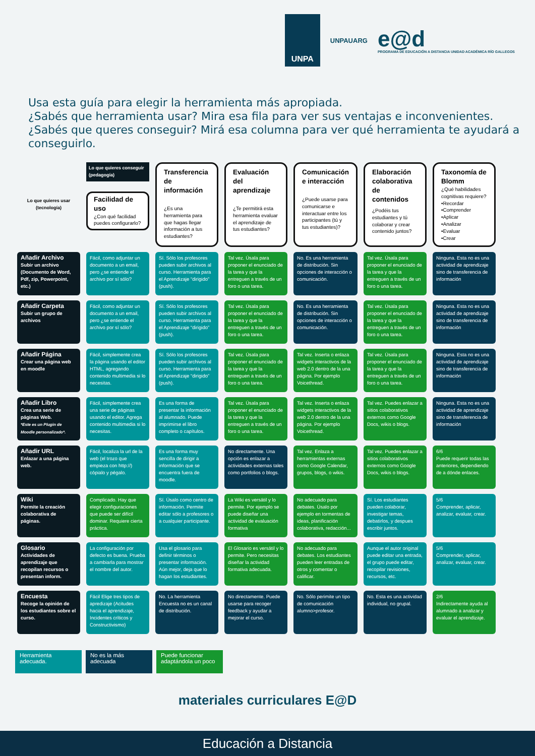UNPA
UNPAUARG
e@d
PROGRAMA DE EDUCACIÓN A DISTANCIA UNIDAD ACADÉMICA RÍO GALLEGOS
Usa esta guía para elegir la herramienta más apropiada.
¿Sabés que herramienta usar? Mira esa fila para ver sus ventajas e inconvenientes.
¿Sabés que queres conseguir? Mirá esa columna para ver qué herramienta te ayudará a conseguirlo.
| Lo que quieres usar (tecnología) | Lo que quieres conseguir (pedagogía) Facilidad de uso ¿Con qué facilidad puedes configurarlo? | Transferencia de información ¿Es una herramienta para que hagas llegar información a tus estudiantes? | Evaluación del aprendizaje ¿Te permitirá esta herramienta evaluar el aprendizaje de tus estudiantes? | Comunicación e interacción ¿Puede usarse para comunicarse e interactuar entre los participantes (tú y tus estudiantes)? | Elaboración colaborativa de contenidos ¿Podéis tus estudiantes y tú colaborar y crear contenido juntos? | Taxonomía de Blomm ¿Qué habilidades cognitivas requiere? •Recordar •Comprender •Aplicar •Analizar •Evaluar •Crear |
| --- | --- | --- | --- | --- | --- | --- |
| Añadir Archivo Subir un archivo (Documento de Word, Pdf, zip, Powerpoint, etc.) | Fácil, como adjuntar un documento a un email, pero ¿se entiende el archivo por sí sólo? | Sí. Sólo los profesores pueden subir archivos al curso. Herramienta para el Aprendizaje “dirigido” (push). | Tal vez. Úsala para proponer el enunciado de la tarea y que la entreguen a través de un foro o una tarea. | No. Es una herramienta de distribución. Sin opciones de interacción o comunicación. | Tal vez. Úsala para proponer el enunciado de la tarea y que la entreguen a través de un foro o una tarea. | Ninguna. Esta no es una actividad de aprendizaje sino de transferencia de información |
| Añadir Carpeta Subir un grupo de archivos | Fácil, como adjuntar un documento a un email, pero ¿se entiende el archivo por sí sólo? | Sí. Sólo los profesores pueden subir archivos al curso. Herramienta para el Aprendizaje “dirigido” (push). | Tal vez. Úsala para proponer el enunciado de la tarea y que la entreguen a través de un foro o una tarea. | No. Es una herramienta de distribución. Sin opciones de interacción o comunicación. | Tal vez. Úsala para proponer el enunciado de la tarea y que la entreguen a través de un foro o una tarea. | Ninguna. Esta no es una actividad de aprendizaje sino de transferencia de información |
| Añadir Página Crear una página web en moodle | Fácil, simplemente crea la página usando el editor HTML, agregando contenido multimedia si lo necesitas. | Sí. Sólo los profesores pueden subir archivos al curso. Herramienta para el Aprendizaje “dirigido” (push). | Tal vez. Úsala para proponer el enunciado de la tarea y que la entreguen a través de un foro o una tarea. | Tal vez. Inserta o enlaza widgets interactivos de la web 2.0 dentro de la una página. Por ejemplo Voicethread. | Tal vez. Úsala para proponer el enunciado de la tarea y que la entreguen a través de un foro o una tarea. | Ninguna. Esta no es una actividad de aprendizaje sino de transferencia de información |
| Añadir Libro Crea una serie de páginas Web. *Este es un Plugin de Moodle personalizado*. | Fácil, simplemente crea una serie de páginas usando el editor. Agrega contenido multimedia si lo necesitas. | Es una forma de presentar la información al alumnado. Puede imprimirse el libro completo o capítulos. | Tal vez. Úsala para proponer el enunciado de la tarea y que la entreguen a través de un foro o una tarea. | Tal vez. Inserta o enlaza widgets interactivos de la web 2.0 dentro de la una página. Por ejemplo Voicethread. | Tal vez. Puedes enlazar a sitios colaborativos externos como Google Docs, wikis o blogs. | Ninguna. Esta no es una actividad de aprendizaje sino de transferencia de información |
| Añadir URL Enlazar a una página web. | Fácil, localiza la url de la web (el trozo que empieza con http://) cópialo y pégalo. | Es una forma muy sencilla de dirigir a información que se encuentra fuera de moodle. | No directamente. Una opción es enlazar a actividades externas tales como portfolios o blogs. | Tal vez. Enlaza a herramientas externas como Google Calendar, grupos, blogs, o wikis. | Tal vez. Puedes enlazar a sitios colaborativos externos como Google Docs, wikis o blogs. | 6/6 Puede requerir todas las anteriores, dependiendo de a dónde enlaces. |
| Wiki Permite la creación colaborativa de páginas. | Complicado. Hay que elegir configuraciones que puede ser difícil dominar. Requiere cierta práctica. | Sí. Úsalo como centro de información. Permite editar sólo a profesores o a cualquier participante. | La Wiki es versátil y lo permite. Por ejemplo se puede diseñar una actividad de evaluación formativa | No adecuado para debates. Úsalo por ejemplo en tormentas de ideas, planificación colaborativa, redacción... | Sí. Los estudiantes pueden colaborar, investigar temas, debatirlos, y despues escribir juntos. | 5/6 Comprender, aplicar, analizar, evaluar, crear. |
| Glosario Actividades de aprendizaje que recopilan recursos o presentan inform. | La configuración por defecto es buena. Prueba a cambiarla para mostrar el nombre del autor. | Usa el glosario para definir términos o presentar información. Aún mejor, deja que lo hagan los estudiantes. | El Glosario es versátil y lo permite. Pero necesitas diseñar la actividad formativa adecuada. | No adecuado para debates. Los estudiantes pueden leer entradas de otros y comentar o calificar. | Aunque el autor original puede editar una entrada, el grupo puede editar, recopilar revisiones, recursos, etc. | 5/6 Comprender, aplicar, analizar, evaluar, crear. |
| Encuesta Recoge la opinión de los estudiantes sobre el curso. | Fácil Elige tres tipos de apredizaje (Acitudes hacia el aprendizaje, Incidentes críticos y Constructivismo) | No. La herramienta Encuesta no es un canal de distribución. | No directamente. Puede usarse para recoger feedback y ayudar a mejorar el curso. | No. Sólo perimite un tipo de comunicación alumno>profesor. | No. Esta es una actividad individual, no grupal. | 2/6 Indirectamente ayuda al alumnado a analizar y evaluar el aprendizaje. |
Herramienta adecuada.
No es la más adecuada
Puede funcionar adaptándola un poco
materiales curriculares E@D
Educación a Distancia